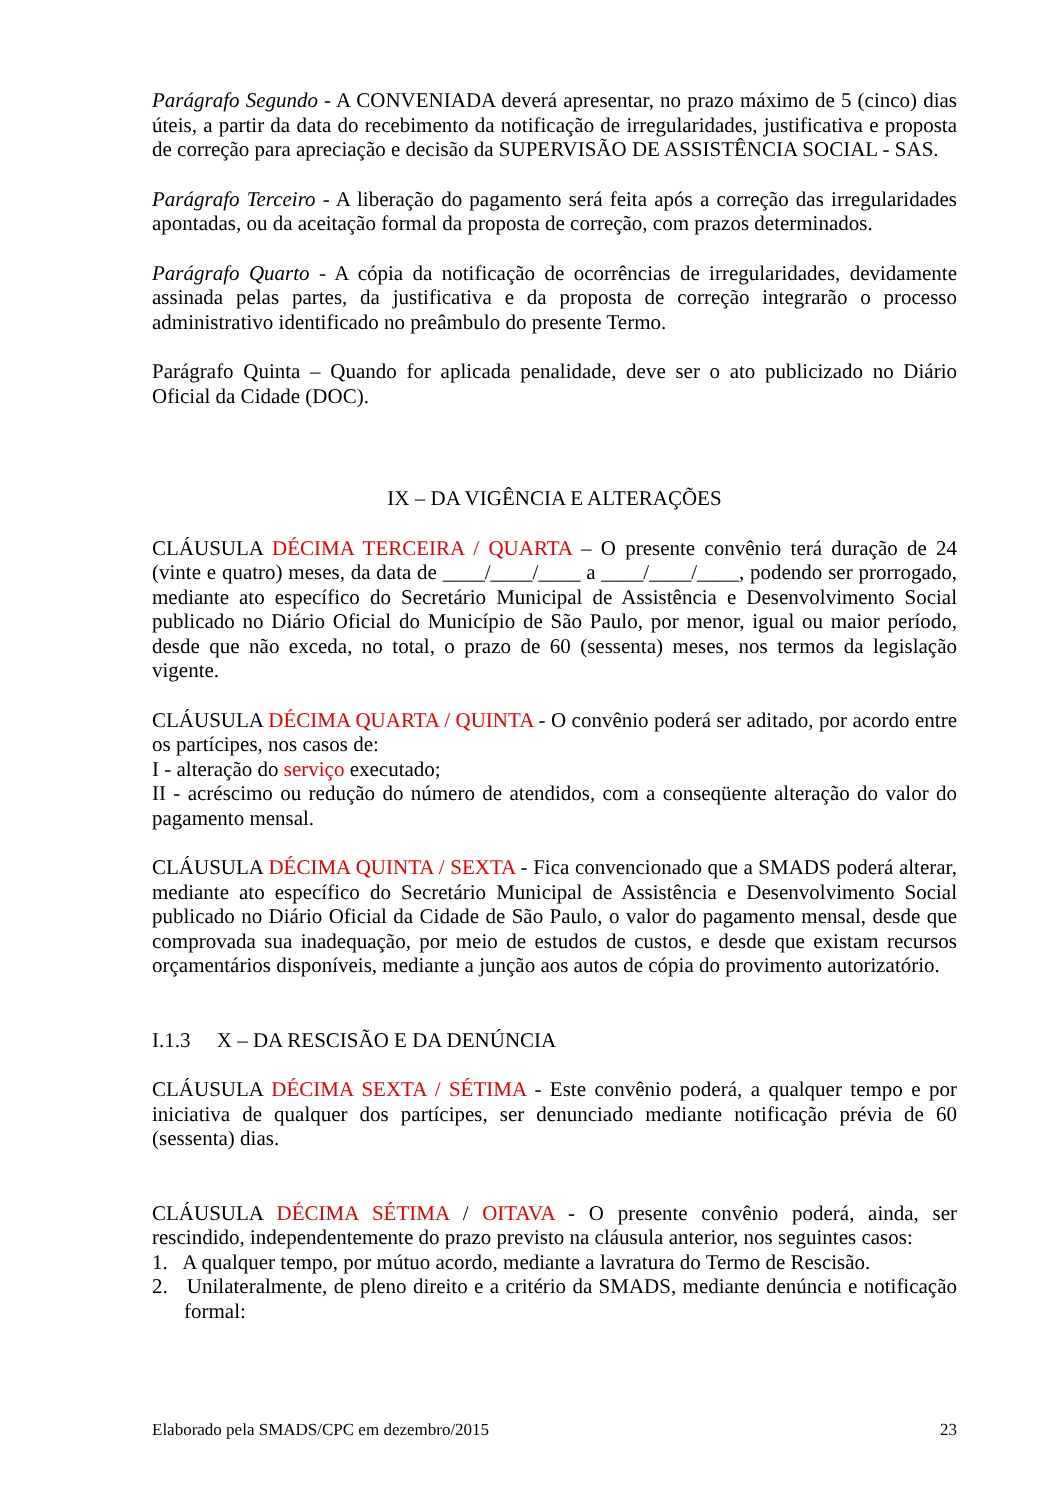Parágrafo Segundo - A CONVENIADA deverá apresentar, no prazo máximo de 5 (cinco) dias úteis, a partir da data do recebimento da notificação de irregularidades, justificativa e proposta de correção para apreciação e decisão da SUPERVISÃO DE ASSISTÊNCIA SOCIAL - SAS.
Parágrafo Terceiro - A liberação do pagamento será feita após a correção das irregularidades apontadas, ou da aceitação formal da proposta de correção, com prazos determinados.
Parágrafo Quarto - A cópia da notificação de ocorrências de irregularidades, devidamente assinada pelas partes, da justificativa e da proposta de correção integrarão o processo administrativo identificado no preâmbulo do presente Termo.
Parágrafo Quinta – Quando for aplicada penalidade, deve ser o ato publicizado no Diário Oficial da Cidade (DOC).
IX – DA VIGÊNCIA E ALTERAÇÕES
CLÁUSULA DÉCIMA TERCEIRA / QUARTA – O presente convênio terá duração de 24 (vinte e quatro) meses, da data de ____/____/____ a ____/____/____, podendo ser prorrogado, mediante ato específico do Secretário Municipal de Assistência e Desenvolvimento Social publicado no Diário Oficial do Município de São Paulo, por menor, igual ou maior período, desde que não exceda, no total, o prazo de 60 (sessenta) meses, nos termos da legislação vigente.
CLÁUSULA DÉCIMA QUARTA / QUINTA - O convênio poderá ser aditado, por acordo entre os partícipes, nos casos de:
I - alteração do serviço executado;
II - acréscimo ou redução do número de atendidos, com a conseqüente alteração do valor do pagamento mensal.
CLÁUSULA DÉCIMA QUINTA / SEXTA - Fica convencionado que a SMADS poderá alterar, mediante ato específico do Secretário Municipal de Assistência e Desenvolvimento Social publicado no Diário Oficial da Cidade de São Paulo, o valor do pagamento mensal, desde que comprovada sua inadequação, por meio de estudos de custos, e desde que existam recursos orçamentários disponíveis, mediante a junção aos autos de cópia do provimento autorizatório.
I.1.3 X – DA RESCISÃO E DA DENÚNCIA
CLÁUSULA DÉCIMA SEXTA / SÉTIMA - Este convênio poderá, a qualquer tempo e por iniciativa de qualquer dos partícipes, ser denunciado mediante notificação prévia de 60 (sessenta) dias.
CLÁUSULA DÉCIMA SÉTIMA / OITAVA - O presente convênio poderá, ainda, ser rescindido, independentemente do prazo previsto na cláusula anterior, nos seguintes casos:
1. A qualquer tempo, por mútuo acordo, mediante a lavratura do Termo de Rescisão.
2. Unilateralmente, de pleno direito e a critério da SMADS, mediante denúncia e notificação formal:
Elaborado pela SMADS/CPC em dezembro/2015 23